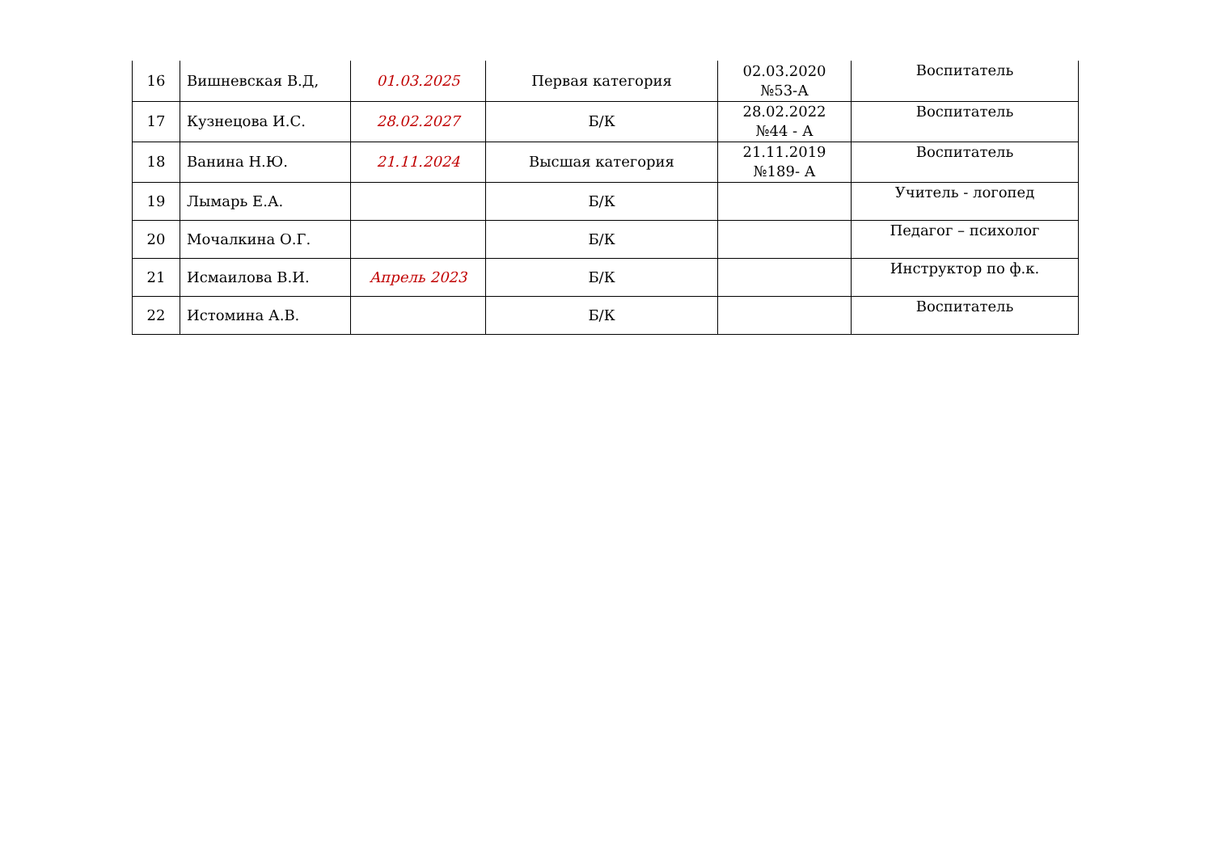| 16 | Вишневская В.Д, | 01.03.2025 | Первая категория | 02.03.2020 №53-А | Воспитатель |
| 17 | Кузнецова И.С. | 28.02.2027 | Б/К | 28.02.2022 №44 - А | Воспитатель |
| 18 | Ванина Н.Ю. | 21.11.2024 | Высшая категория | 21.11.2019 №189- А | Воспитатель |
| 19 | Лымарь Е.А. | | Б/К | | Учитель - логопед |
| 20 | Мочалкина О.Г. | | Б/К | | Педагог – психолог |
| 21 | Исмаилова В.И. | Апрель 2023 | Б/К | | Инструктор по ф.к. |
| 22 | Истомина А.В. | | Б/К | | Воспитатель |